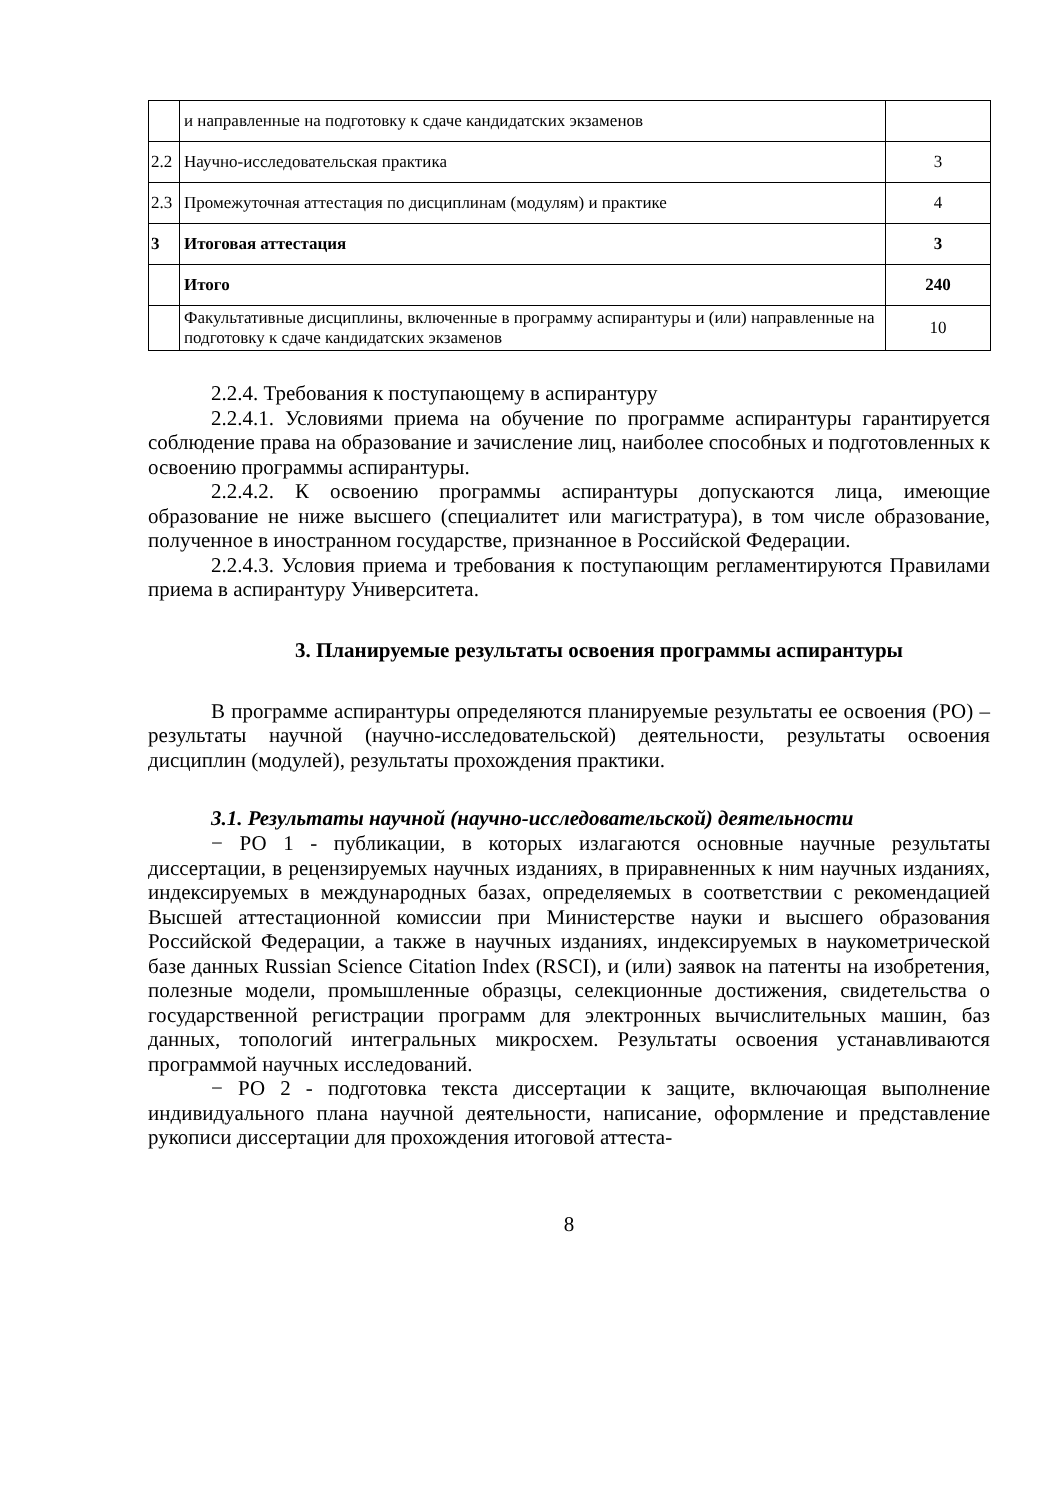| | и направленные на подготовку к сдаче кандидатских экзаменов | |
| 2.2 | Научно-исследовательская практика | 3 |
| 2.3 | Промежуточная аттестация по дисциплинам (модулям) и практике | 4 |
| 3 | Итоговая аттестация | 3 |
| | Итого | 240 |
| | Факультативные дисциплины, включенные в программу аспирантуры и (или) направленные на подготовку к сдаче кандидатских экзаменов | 10 |
2.2.4. Требования к поступающему в аспирантуру
2.2.4.1. Условиями приема на обучение по программе аспирантуры гарантируется соблюдение права на образование и зачисление лиц, наиболее способных и подготовленных к освоению программы аспирантуры.
2.2.4.2. К освоению программы аспирантуры допускаются лица, имеющие образование не ниже высшего (специалитет или магистратура), в том числе образование, полученное в иностранном государстве, признанное в Российской Федерации.
2.2.4.3. Условия приема и требования к поступающим регламентируются Правилами приема в аспирантуру Университета.
3. Планируемые результаты освоения программы аспирантуры
В программе аспирантуры определяются планируемые результаты ее освоения (РО) – результаты научной (научно-исследовательской) деятельности, результаты освоения дисциплин (модулей), результаты прохождения практики.
3.1. Результаты научной (научно-исследовательской) деятельности
− РО 1 - публикации, в которых излагаются основные научные результаты диссертации, в рецензируемых научных изданиях, в приравненных к ним научных изданиях, индексируемых в международных базах, определяемых в соответствии с рекомендацией Высшей аттестационной комиссии при Министерстве науки и высшего образования Российской Федерации, а также в научных изданиях, индексируемых в наукометрической базе данных Russian Science Citation Index (RSCI), и (или) заявок на патенты на изобретения, полезные модели, промышленные образцы, селекционные достижения, свидетельства о государственной регистрации программ для электронных вычислительных машин, баз данных, топологий интегральных микросхем. Результаты освоения устанавливаются программой научных исследований.
− РО 2 - подготовка текста диссертации к защите, включающая выполнение индивидуального плана научной деятельности, написание, оформление и представление рукописи диссертации для прохождения итоговой аттеста-
8